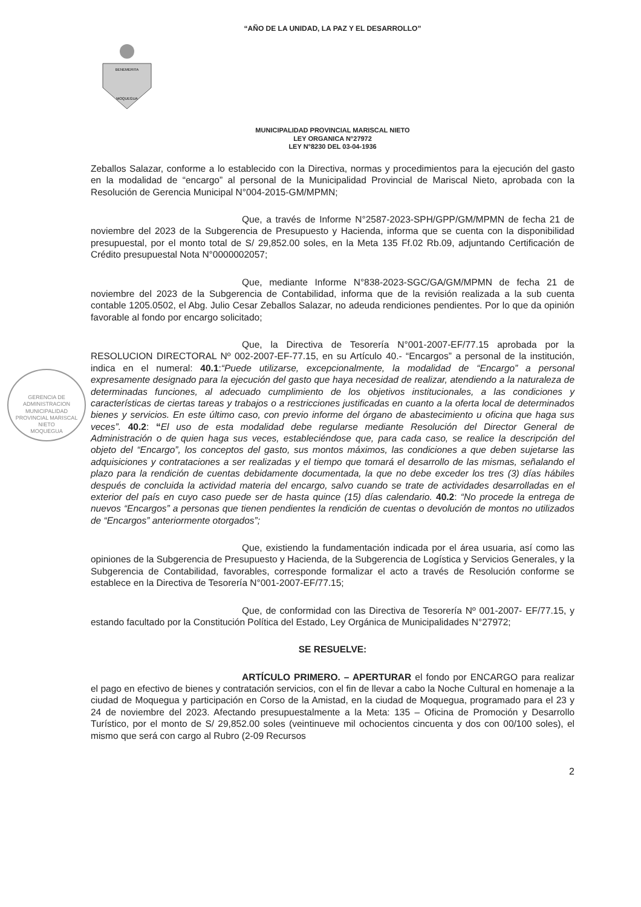“AÑO DE LA UNIDAD, LA PAZ Y EL DESARROLLO”
BENEMERITA
MOQUEGUA
MUNICIPALIDAD PROVINCIAL MARISCAL NIETO
LEY ORGANICA N°27972
LEY N°8230 DEL 03-04-1936
GERENCIA DE ADMINISTRACION
MUNICIPALIDAD PROVINCIAL MARISCAL NIETO
MOQUEGUA
Zeballos Salazar, conforme a lo establecido con la Directiva, normas y procedimientos para la ejecución del gasto en la modalidad de “encargo” al personal de la Municipalidad Provincial de Mariscal Nieto, aprobada con la Resolución de Gerencia Municipal N°004-2015-GM/MPMN;
Que, a través de Informe N°2587-2023-SPH/GPP/GM/MPMN de fecha 21 de noviembre del 2023 de la Subgerencia de Presupuesto y Hacienda, informa que se cuenta con la disponibilidad presupuestal, por el monto total de S/ 29,852.00 soles, en la Meta 135 Ff.02 Rb.09, adjuntando Certificación de Crédito presupuestal Nota N°0000002057;
Que, mediante Informe N°838-2023-SGC/GA/GM/MPMN de fecha 21 de noviembre del 2023 de la Subgerencia de Contabilidad, informa que de la revisión realizada a la sub cuenta contable 1205.0502, el Abg. Julio Cesar Zeballos Salazar, no adeuda rendiciones pendientes. Por lo que da opinión favorable al fondo por encargo solicitado;
Que, la Directiva de Tesorería N°001-2007-EF/77.15 aprobada por la RESOLUCION DIRECTORAL Nº 002-2007-EF-77.15, en su Artículo 40.- “Encargos” a personal de la institución, indica en el numeral: 40.1:“Puede utilizarse, excepcionalmente, la modalidad de “Encargo” a personal expresamente designado para la ejecución del gasto que haya necesidad de realizar, atendiendo a la naturaleza de determinadas funciones, al adecuado cumplimiento de los objetivos institucionales, a las condiciones y características de ciertas tareas y trabajos o a restricciones justificadas en cuanto a la oferta local de determinados bienes y servicios. En este último caso, con previo informe del órgano de abastecimiento u oficina que haga sus veces”. 40.2: “El uso de esta modalidad debe regularse mediante Resolución del Director General de Administración o de quien haga sus veces, estableciéndose que, para cada caso, se realice la descripción del objeto del “Encargo”, los conceptos del gasto, sus montos máximos, las condiciones a que deben sujetarse las adquisiciones y contrataciones a ser realizadas y el tiempo que tomará el desarrollo de las mismas, señalando el plazo para la rendición de cuentas debidamente documentada, la que no debe exceder los tres (3) días hábiles después de concluida la actividad materia del encargo, salvo cuando se trate de actividades desarrolladas en el exterior del país en cuyo caso puede ser de hasta quince (15) días calendario. 40.2: “No procede la entrega de nuevos “Encargos” a personas que tienen pendientes la rendición de cuentas o devolución de montos no utilizados de “Encargos” anteriormente otorgados”;
Que, existiendo la fundamentación indicada por el área usuaria, así como las opiniones de la Subgerencia de Presupuesto y Hacienda, de la Subgerencia de Logística y Servicios Generales, y la Subgerencia de Contabilidad, favorables, corresponde formalizar el acto a través de Resolución conforme se establece en la Directiva de Tesorería N°001-2007-EF/77.15;
Que, de conformidad con las Directiva de Tesorería Nº 001-2007- EF/77.15, y estando facultado por la Constitución Política del Estado, Ley Orgánica de Municipalidades N°27972;
SE RESUELVE:
ARTÍCULO PRIMERO. – APERTURAR el fondo por ENCARGO para realizar el pago en efectivo de bienes y contratación servicios, con el fin de llevar a cabo la Noche Cultural en homenaje a la ciudad de Moquegua y participación en Corso de la Amistad, en la ciudad de Moquegua, programado para el 23 y 24 de noviembre del 2023. Afectando presupuestalmente a la Meta: 135 – Oficina de Promoción y Desarrollo Turístico, por el monto de S/ 29,852.00 soles (veintinueve mil ochocientos cincuenta y dos con 00/100 soles), el mismo que será con cargo al Rubro (2-09 Recursos
2